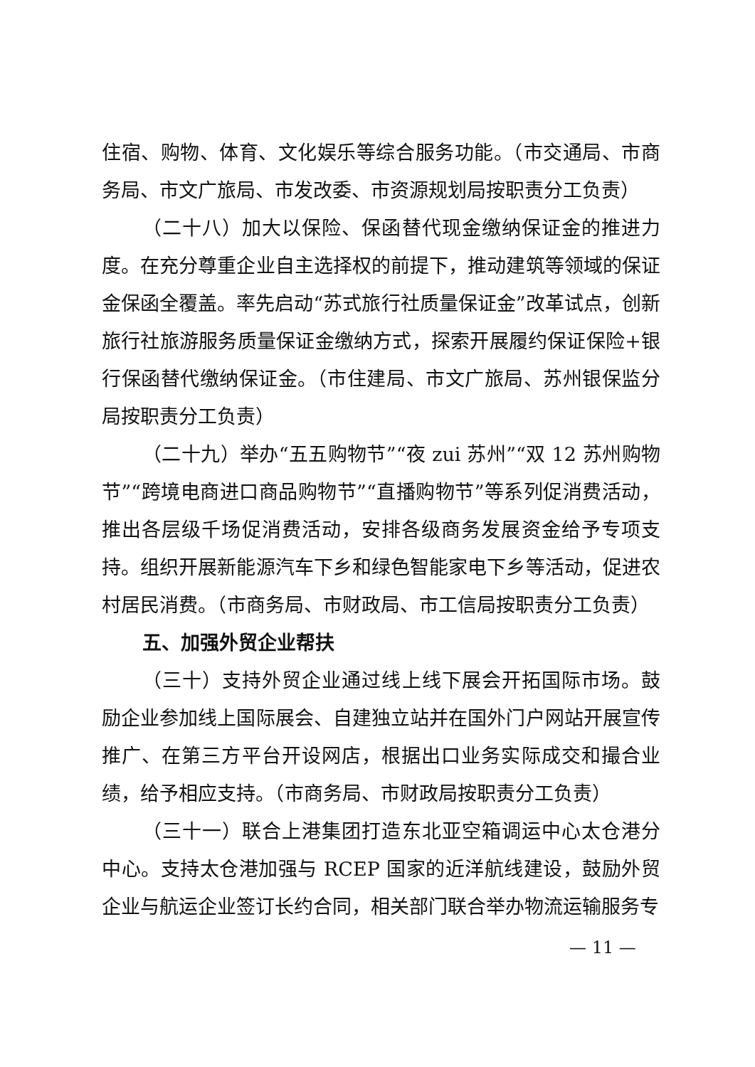住宿、购物、体育、文化娱乐等综合服务功能。（市交通局、市商务局、市文广旅局、市发改委、市资源规划局按职责分工负责）
（二十八）加大以保险、保函替代现金缴纳保证金的推进力度。在充分尊重企业自主选择权的前提下，推动建筑等领域的保证金保函全覆盖。率先启动“苏式旅行社质量保证金”改革试点，创新旅行社旅游服务质量保证金缴纳方式，探索开展履约保证保险+银行保函替代缴纳保证金。（市住建局、市文广旅局、苏州银保监分局按职责分工负责）
（二十九）举办“五五购物节”“夜 zui 苏州”“双 12 苏州购物节”“跨境电商进口商品购物节”“直播购物节”等系列促消费活动，推出各层级千场促消费活动，安排各级商务发展资金给予专项支持。组织开展新能源汽车下乡和绿色智能家电下乡等活动，促进农村居民消费。（市商务局、市财政局、市工信局按职责分工负责）
五、加强外贸企业帮扶
（三十）支持外贸企业通过线上线下展会开拓国际市场。鼓励企业参加线上国际展会、自建独立站并在国外门户网站开展宣传推广、在第三方平台开设网店，根据出口业务实际成交和撮合业绩，给予相应支持。（市商务局、市财政局按职责分工负责）
（三十一）联合上港集团打造东北亚空箱调运中心太仓港分中心。支持太仓港加强与 RCEP 国家的近洋航线建设，鼓励外贸企业与航运企业签订长约合同，相关部门联合举办物流运输服务专
— 11 —